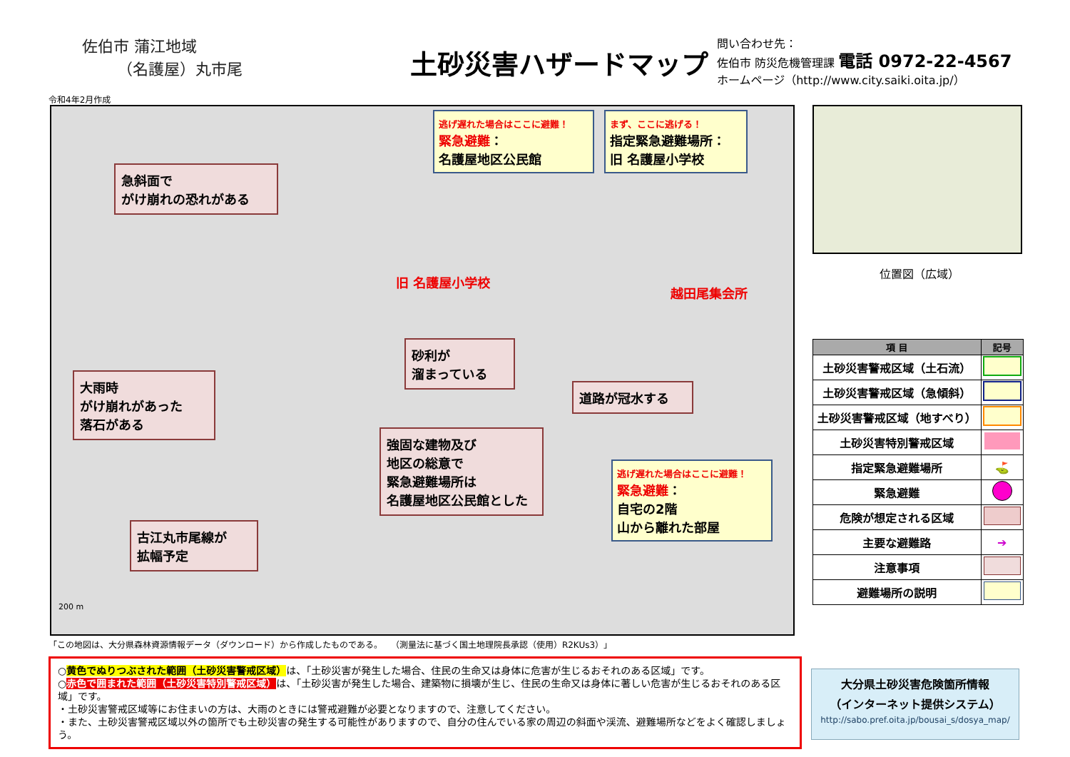佐伯市 蒲江地域
（名護屋）丸市尾
土砂災害ハザードマップ
問い合わせ先：
佐伯市 防災危機管理課 電話 0972-22-4567
ホームページ（http://www.city.saiki.oita.jp/）
令和4年2月作成
急斜面で
がけ崩れの恐れがある
逃げ遅れた場合はここに避難！
緊急避難：
名護屋地区公民館
まず、ここに逃げる！
指定緊急避難場所：
旧 名護屋小学校
旧 名護屋小学校
越田尾集会所
砂利が
溜まっている
道路が冠水する
大雨時
がけ崩れがあった
落石がある
強固な建物及び
地区の総意で
緊急避難場所は
名護屋地区公民館とした
逃げ遅れた場合はここに避難！
緊急避難：
自宅の2階
山から離れた部屋
古江丸市尾線が
拡幅予定
200 m
位置図（広域）
| 項 目 | 記号 |
| --- | --- |
| 土砂災害警戒区域（土石流） | |
| 土砂災害警戒区域（急傾斜） | |
| 土砂災害警戒区域（地すべり） | |
| 土砂災害特別警戒区域 | |
| 指定緊急避難場所 | ⛳ |
| 緊急避難 | |
| 危険が想定される区域 | |
| 主要な避難路 | ➔ |
| 注意事項 | |
| 避難場所の説明 | |
「この地図は、大分県森林資源情報データ（ダウンロード）から作成したものである。　　（測量法に基づく国土地理院長承認（使用）R2KUs3）」
○黄色でぬりつぶされた範囲（土砂災害警戒区域）は、「土砂災害が発生した場合、住民の生命又は身体に危害が生じるおそれのある区域」です。
○赤色で囲まれた範囲（土砂災害特別警戒区域）は、「土砂災害が発生した場合、建築物に損壊が生じ、住民の生命又は身体に著しい危害が生じるおそれのある区域」です。
・土砂災害警戒区域等にお住まいの方は、大雨のときには警戒避難が必要となりますので、注意してください。
・また、土砂災害警戒区域以外の箇所でも土砂災害の発生する可能性がありますので、自分の住んでいる家の周辺の斜面や渓流、避難場所などをよく確認しましょう。
大分県土砂災害危険箇所情報
（インターネット提供システム）
http://sabo.pref.oita.jp/bousai_s/dosya_map/